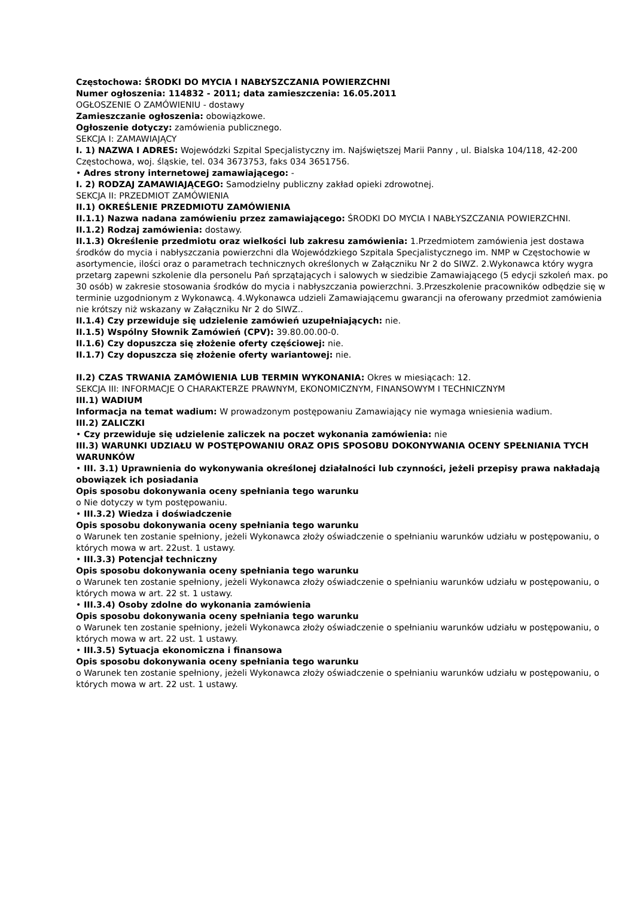Częstochowa: ŚRODKI DO MYCIA I NABŁYSZCZANIA POWIERZCHNI
Numer ogłoszenia: 114832 - 2011; data zamieszczenia: 16.05.2011
OGŁOSZENIE O ZAMÓWIENIU - dostawy
Zamieszczanie ogłoszenia: obowiązkowe.
Ogłoszenie dotyczy: zamówienia publicznego.
SEKCJA I: ZAMAWIAJĄCY
I. 1) NAZWA I ADRES: Wojewódzki Szpital Specjalistyczny im. Najświętszej Marii Panny , ul. Bialska 104/118, 42-200 Częstochowa, woj. śląskie, tel. 034 3673753, faks 034 3651756.
• Adres strony internetowej zamawiającego: -
I. 2) RODZAJ ZAMAWIAJĄCEGO: Samodzielny publiczny zakład opieki zdrowotnej.
SEKCJA II: PRZEDMIOT ZAMÓWIENIA
II.1) OKREŚLENIE PRZEDMIOTU ZAMÓWIENIA
II.1.1) Nazwa nadana zamówieniu przez zamawiającego: ŚRODKI DO MYCIA I NABŁYSZCZANIA POWIERZCHNI.
II.1.2) Rodzaj zamówienia: dostawy.
II.1.3) Określenie przedmiotu oraz wielkości lub zakresu zamówienia: 1.Przedmiotem zamówienia jest dostawa środków do mycia i nabłyszczania powierzchni dla Wojewódzkiego Szpitala Specjalistycznego im. NMP w Częstochowie w asortymencie, ilości oraz o parametrach technicznych określonych w Załączniku Nr 2 do SIWZ. 2.Wykonawca który wygra przetarg zapewni szkolenie dla personelu Pań sprzątających i salowych w siedzibie Zamawiającego (5 edycji szkoleń max. po 30 osób) w zakresie stosowania środków do mycia i nabłyszczania powierzchni. 3.Przeszkolenie pracowników odbędzie się w terminie uzgodnionym z Wykonawcą. 4.Wykonawca udzieli Zamawiającemu gwarancji na oferowany przedmiot zamówienia nie krótszy niż wskazany w Załączniku Nr 2 do SIWZ..
II.1.4) Czy przewiduje się udzielenie zamówień uzupełniających: nie.
II.1.5) Wspólny Słownik Zamówień (CPV): 39.80.00.00-0.
II.1.6) Czy dopuszcza się złożenie oferty częściowej: nie.
II.1.7) Czy dopuszcza się złożenie oferty wariantowej: nie.
II.2) CZAS TRWANIA ZAMÓWIENIA LUB TERMIN WYKONANIA: Okres w miesiącach: 12.
SEKCJA III: INFORMACJE O CHARAKTERZE PRAWNYM, EKONOMICZNYM, FINANSOWYM I TECHNICZNYM
III.1) WADIUM
Informacja na temat wadium: W prowadzonym postępowaniu Zamawiający nie wymaga wniesienia wadium.
III.2) ZALICZKI
• Czy przewiduje się udzielenie zaliczek na poczet wykonania zamówienia: nie
III.3) WARUNKI UDZIAŁU W POSTĘPOWANIU ORAZ OPIS SPOSOBU DOKONYWANIA OCENY SPEŁNIANIA TYCH WARUNKÓW
• III. 3.1) Uprawnienia do wykonywania określonej działalności lub czynności, jeżeli przepisy prawa nakładają obowiązek ich posiadania
Opis sposobu dokonywania oceny spełniania tego warunku
o Nie dotyczy w tym postępowaniu.
• III.3.2) Wiedza i doświadczenie
Opis sposobu dokonywania oceny spełniania tego warunku
o Warunek ten zostanie spełniony, jeżeli Wykonawca złoży oświadczenie o spełnianiu warunków udziału w postępowaniu, o których mowa w art. 22ust. 1 ustawy.
• III.3.3) Potencjał techniczny
Opis sposobu dokonywania oceny spełniania tego warunku
o Warunek ten zostanie spełniony, jeżeli Wykonawca złoży oświadczenie o spełnianiu warunków udziału w postępowaniu, o których mowa w art. 22 st. 1 ustawy.
• III.3.4) Osoby zdolne do wykonania zamówienia
Opis sposobu dokonywania oceny spełniania tego warunku
o Warunek ten zostanie spełniony, jeżeli Wykonawca złoży oświadczenie o spełnianiu warunków udziału w postępowaniu, o których mowa w art. 22 ust. 1 ustawy.
• III.3.5) Sytuacja ekonomiczna i finansowa
Opis sposobu dokonywania oceny spełniania tego warunku
o Warunek ten zostanie spełniony, jeżeli Wykonawca złoży oświadczenie o spełnianiu warunków udziału w postępowaniu, o których mowa w art. 22 ust. 1 ustawy.